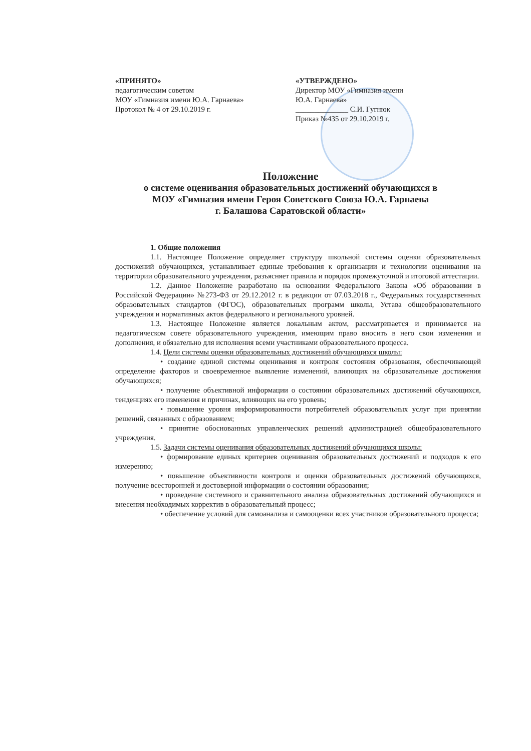«ПРИНЯТО»
педагогическим советом
МОУ «Гимназия имени Ю.А. Гарнаева»
Протокол № 4 от 29.10.2019 г.
«УТВЕРЖДЕНО»
Директор МОУ «Гимназия имени
Ю.А. Гарнаева»
______________ С.И. Гугнюк
Приказ №435 от 29.10.2019 г.
Положение
о системе оценивания образовательных достижений обучающихся в
МОУ «Гимназия имени Героя Советского Союза Ю.А. Гарнаева
г. Балашова Саратовской области»
1. Общие положения
1.1. Настоящее Положение определяет структуру школьной системы оценки образовательных достижений обучающихся, устанавливает единые требования к организации и технологии оценивания на территории образовательного учреждения, разъясняет правила и порядок промежуточной и итоговой аттестации.
1.2. Данное Положение разработано на основании Федерального Закона «Об образовании в Российской Федерации» №273-ФЗ от 29.12.2012 г. в редакции от 07.03.2018 г., Федеральных государственных образовательных стандартов (ФГОС), образовательных программ школы, Устава общеобразовательного учреждения и нормативных актов федерального и регионального уровней.
1.3. Настоящее Положение является локальным актом, рассматривается и принимается на педагогическом совете образовательного учреждения, имеющим право вносить в него свои изменения и дополнения, и обязательно для исполнения всеми участниками образовательного процесса.
1.4. Цели системы оценки образовательных достижений обучающихся школы:
• создание единой системы оценивания и контроля состояния образования, обеспечивающей определение факторов и своевременное выявление изменений, влияющих на образовательные достижения обучающихся;
• получение объективной информации о состоянии образовательных достижений обучающихся, тенденциях его изменения и причинах, влияющих на его уровень;
• повышение уровня информированности потребителей образовательных услуг при принятии решений, связанных с образованием;
• принятие обоснованных управленческих решений администрацией общеобразовательного учреждения.
1.5. Задачи системы оценивания образовательных достижений обучающихся школы:
• формирование единых критериев оценивания образовательных достижений и подходов к его измерению;
• повышение объективности контроля и оценки образовательных достижений обучающихся, получение всесторонней и достоверной информации о состоянии образования;
• проведение системного и сравнительного анализа образовательных достижений обучающихся и внесения необходимых корректив в образовательный процесс;
• обеспечение условий для самоанализа и самооценки всех участников образовательного процесса;